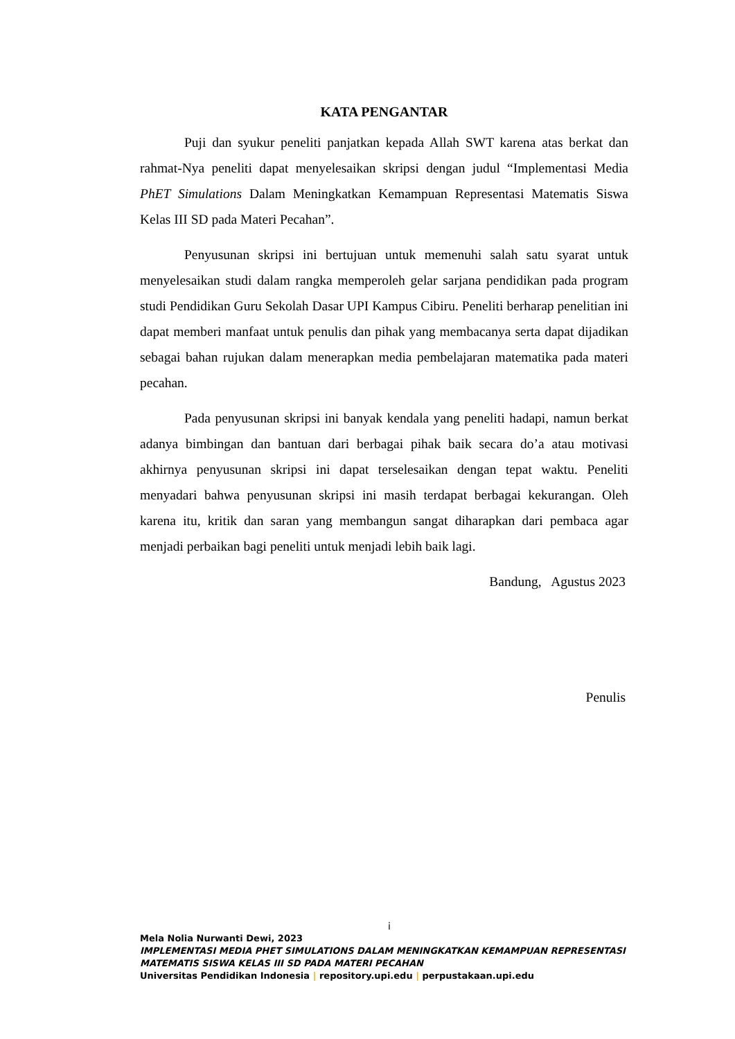KATA PENGANTAR
Puji dan syukur peneliti panjatkan kepada Allah SWT karena atas berkat dan rahmat-Nya peneliti dapat menyelesaikan skripsi dengan judul “Implementasi Media PhET Simulations Dalam Meningkatkan Kemampuan Representasi Matematis Siswa Kelas III SD pada Materi Pecahan”.
Penyusunan skripsi ini bertujuan untuk memenuhi salah satu syarat untuk menyelesaikan studi dalam rangka memperoleh gelar sarjana pendidikan pada program studi Pendidikan Guru Sekolah Dasar UPI Kampus Cibiru. Peneliti berharap penelitian ini dapat memberi manfaat untuk penulis dan pihak yang membacanya serta dapat dijadikan sebagai bahan rujukan dalam menerapkan media pembelajaran matematika pada materi pecahan.
Pada penyusunan skripsi ini banyak kendala yang peneliti hadapi, namun berkat adanya bimbingan dan bantuan dari berbagai pihak baik secara do’a atau motivasi akhirnya penyusunan skripsi ini dapat terselesaikan dengan tepat waktu. Peneliti menyadari bahwa penyusunan skripsi ini masih terdapat berbagai kekurangan. Oleh karena itu, kritik dan saran yang membangun sangat diharapkan dari pembaca agar menjadi perbaikan bagi peneliti untuk menjadi lebih baik lagi.
Bandung, Agustus 2023
Penulis
i
Mela Nolia Nurwanti Dewi, 2023
IMPLEMENTASI MEDIA PHET SIMULATIONS DALAM MENINGKATKAN KEMAMPUAN REPRESENTASI MATEMATIS SISWA KELAS III SD PADA MATERI PECAHAN
Universitas Pendidikan Indonesia | repository.upi.edu | perpustakaan.upi.edu